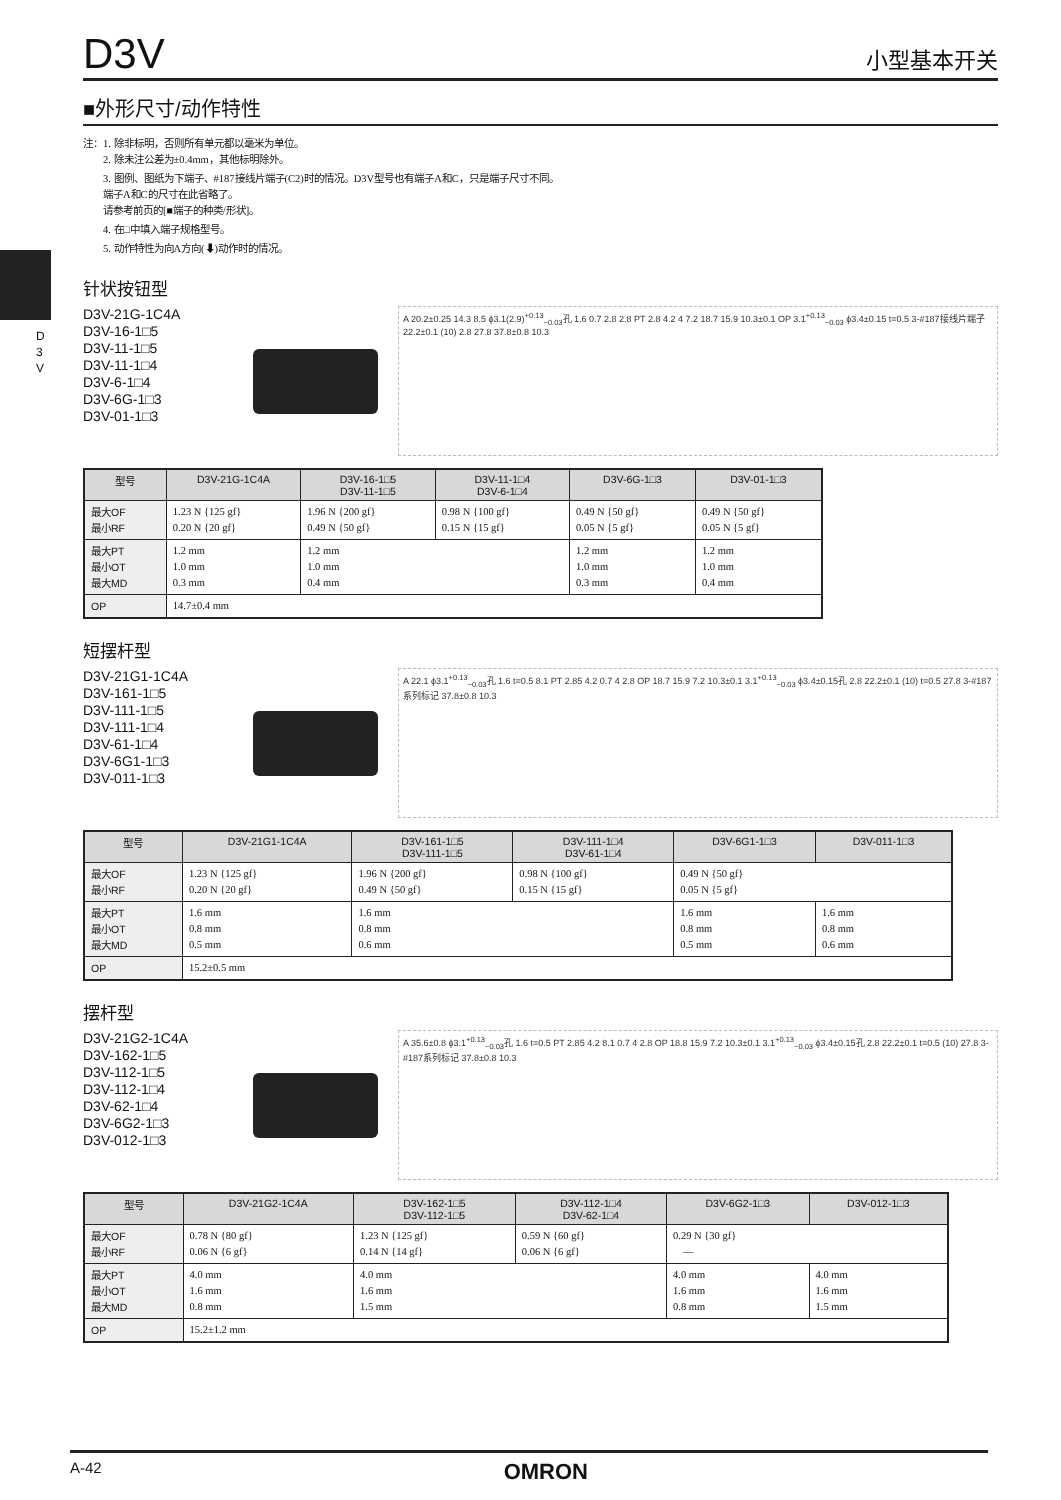D
3
V
D3V
小型基本开关
■外形尺寸/动作特性
注：1. 除非标明，否则所有单元都以毫米为单位。
2. 除未注公差为±0.4mm，其他标明除外。
3. 图例、图纸为下端子、#187接线片端子(C2)时的情况。D3V型号也有端子A和C，只是端子尺寸不同。
端子A和C的尺寸在此省略了。
请参考前页的[■端子的种类/形状]。
4. 在□中填入端子规格型号。
5. 动作特性为向A方向(⬇)动作时的情况。
针状按钮型
D3V-21G-1C4A
D3V-16-1□5
D3V-11-1□5
D3V-11-1□4
D3V-6-1□4
D3V-6G-1□3
D3V-01-1□3
A 20.2±0.25 14.3 8.5 ϕ3.1(2.9)<sup>+0.13</sup><sub>−0.03</sub>孔 1.6 0.7 2.8 2.8 PT 2.8 4.2 4 7.2 18.7 15.9 10.3±0.1 OP 3.1<sup>+0.13</sup><sub>−0.03</sub> ϕ3.4±0.15 t=0.5 3-#187接线片端子 22.2±0.1 (10) 2.8 27.8 37.8±0.8 10.3
| 型号 | D3V-21G-1C4A | D3V-16-1□5 D3V-11-1□5 | D3V-11-1□4 D3V-6-1□4 | D3V-6G-1□3 | D3V-01-1□3 |
| --- | --- | --- | --- | --- | --- |
| 最大OF 最小RF | 1.23 N {125 gf} 0.20 N {20 gf} | 1.96 N {200 gf} 0.49 N {50 gf} | 0.98 N {100 gf} 0.15 N {15 gf} | 0.49 N {50 gf} 0.05 N {5 gf} | 0.49 N {50 gf} 0.05 N {5 gf} |
| 最大PT 最小OT 最大MD | 1.2 mm 1.0 mm 0.3 mm | 1.2 mm 1.0 mm 0.4 mm | | 1.2 mm 1.0 mm 0.3 mm | 1.2 mm 1.0 mm 0.4 mm |
| OP | 14.7±0.4 mm | | | | |
短摆杆型
D3V-21G1-1C4A
D3V-161-1□5
D3V-111-1□5
D3V-111-1□4
D3V-61-1□4
D3V-6G1-1□3
D3V-011-1□3
A 22.1 ϕ3.1<sup>+0.13</sup><sub>−0.03</sub>孔 1.6 t=0.5 8.1 PT 2.85 4.2 0.7 4 2.8 OP 18.7 15.9 7.2 10.3±0.1 3.1<sup>+0.13</sup><sub>−0.03</sub> ϕ3.4±0.15孔 2.8 22.2±0.1 (10) t=0.5 27.8 3-#187系列标记 37.8±0.8 10.3
| 型号 | D3V-21G1-1C4A | D3V-161-1□5 D3V-111-1□5 | D3V-111-1□4 D3V-61-1□4 | D3V-6G1-1□3 | D3V-011-1□3 |
| --- | --- | --- | --- | --- | --- |
| 最大OF 最小RF | 1.23 N {125 gf} 0.20 N {20 gf} | 1.96 N {200 gf} 0.49 N {50 gf} | 0.98 N {100 gf} 0.15 N {15 gf} | 0.49 N {50 gf} 0.05 N {5 gf} | |
| 最大PT 最小OT 最大MD | 1.6 mm 0.8 mm 0.5 mm | 1.6 mm 0.8 mm 0.6 mm | | 1.6 mm 0.8 mm 0.5 mm | 1.6 mm 0.8 mm 0.6 mm |
| OP | 15.2±0.5 mm | | | | |
摆杆型
D3V-21G2-1C4A
D3V-162-1□5
D3V-112-1□5
D3V-112-1□4
D3V-62-1□4
D3V-6G2-1□3
D3V-012-1□3
A 35.6±0.8 ϕ3.1<sup>+0.13</sup><sub>−0.03</sub>孔 1.6 t=0.5 PT 2.85 4.2 8.1 0.7 4 2.8 OP 18.8 15.9 7.2 10.3±0.1 3.1<sup>+0.13</sup><sub>−0.03</sub> ϕ3.4±0.15孔 2.8 22.2±0.1 t=0.5 (10) 27.8 3-#187系列标记 37.8±0.8 10.3
| 型号 | D3V-21G2-1C4A | D3V-162-1□5 D3V-112-1□5 | D3V-112-1□4 D3V-62-1□4 | D3V-6G2-1□3 | D3V-012-1□3 |
| --- | --- | --- | --- | --- | --- |
| 最大OF 最小RF | 0.78 N {80 gf} 0.06 N {6 gf} | 1.23 N {125 gf} 0.14 N {14 gf} | 0.59 N {60 gf} 0.06 N {6 gf} | 0.29 N {30 gf} — | |
| 最大PT 最小OT 最大MD | 4.0 mm 1.6 mm 0.8 mm | 4.0 mm 1.6 mm 1.5 mm | | 4.0 mm 1.6 mm 0.8 mm | 4.0 mm 1.6 mm 1.5 mm |
| OP | 15.2±1.2 mm | | | | |
A-42 OMRON